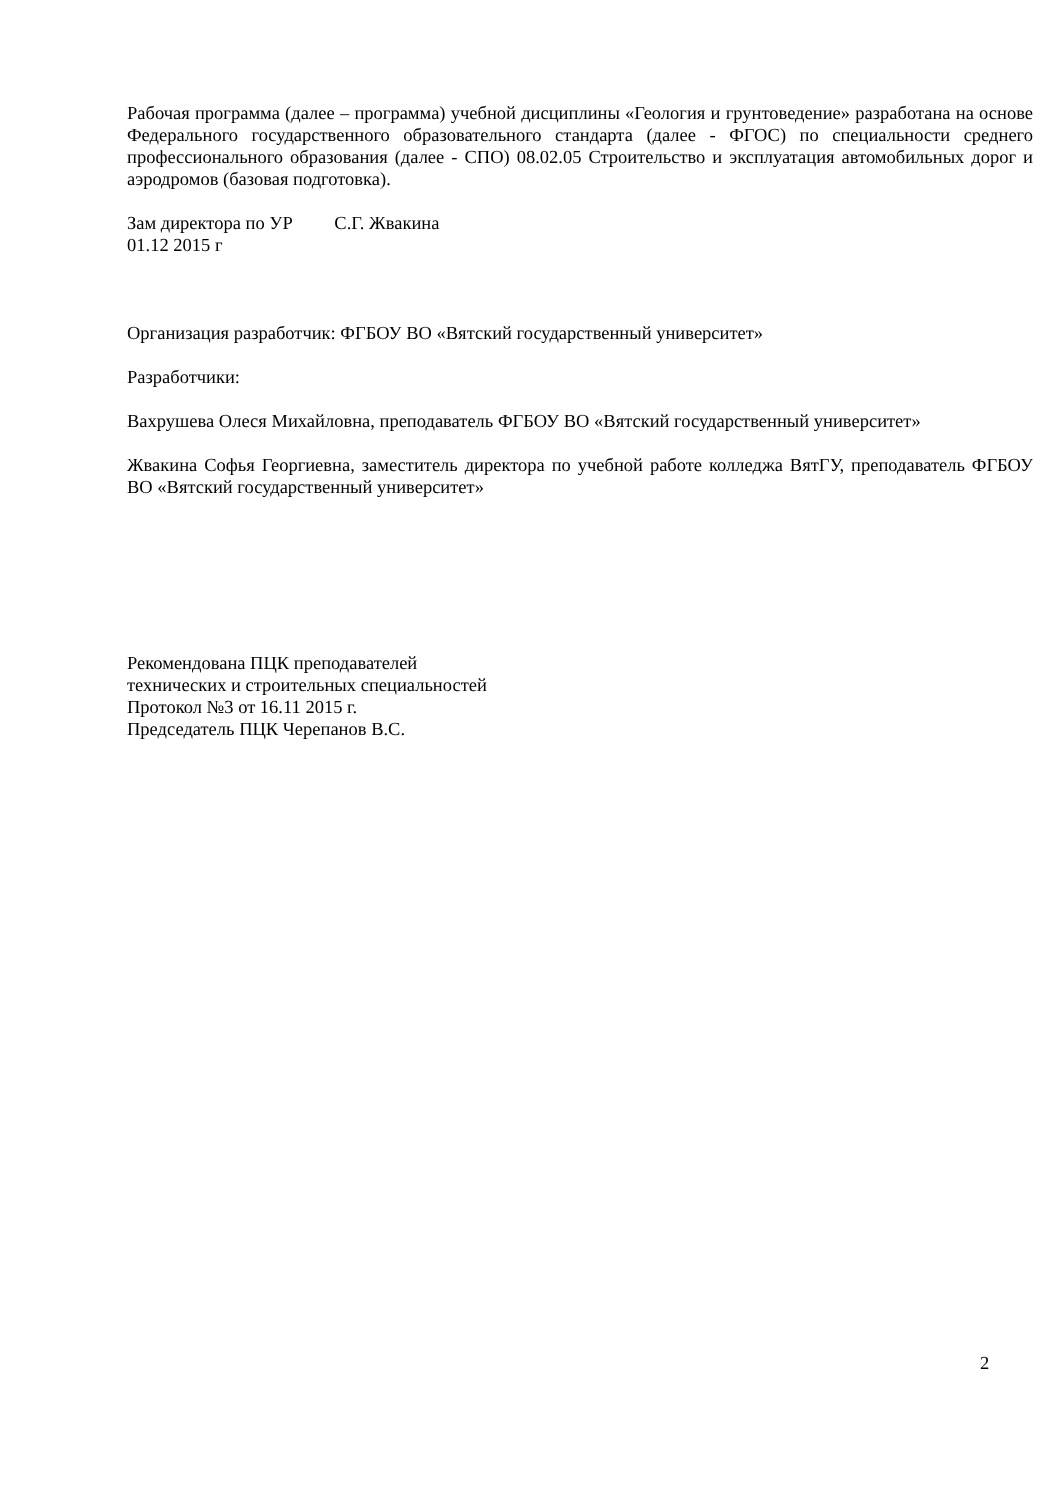Рабочая программа (далее – программа) учебной дисциплины «Геология и грунтоведение» разработана на основе Федерального государственного образовательного стандарта (далее - ФГОС) по специальности среднего профессионального образования (далее - СПО) 08.02.05 Строительство и эксплуатация автомобильных дорог и аэродромов (базовая подготовка).
Зам директора по УР С.Г. Жвакина
01.12 2015 г
Организация разработчик: ФГБОУ ВО «Вятский государственный университет»
Разработчики:
Вахрушева Олеся Михайловна, преподаватель ФГБОУ ВО «Вятский государственный университет»
Жвакина Софья Георгиевна, заместитель директора по учебной работе колледжа ВятГУ, преподаватель ФГБОУ ВО «Вятский государственный университет»
Рекомендована ПЦК преподавателей
технических и строительных специальностей
Протокол №3 от 16.11 2015 г.
Председатель ПЦК Черепанов В.С.
2